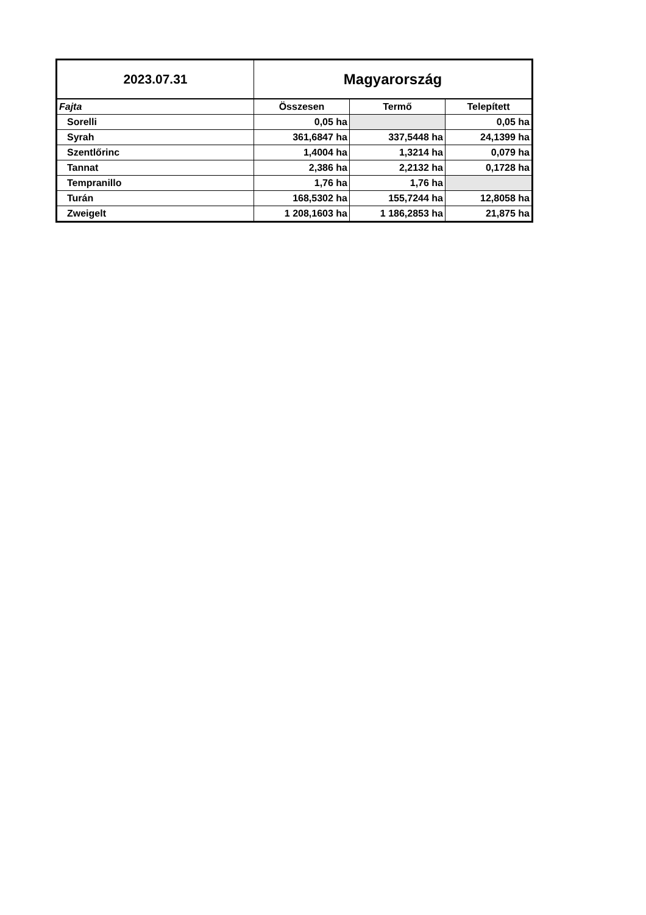| 2023.07.31 | Magyarország | | |
| Fajta | Összesen | Termő | Telepített |
| Sorelli | 0,05 ha | | 0,05 ha |
| Syrah | 361,6847 ha | 337,5448 ha | 24,1399 ha |
| Szentlőrinc | 1,4004 ha | 1,3214 ha | 0,079 ha |
| Tannat | 2,386 ha | 2,2132 ha | 0,1728 ha |
| Tempranillo | 1,76 ha | 1,76 ha | |
| Turán | 168,5302 ha | 155,7244 ha | 12,8058 ha |
| Zweigelt | 1 208,1603 ha | 1 186,2853 ha | 21,875 ha |